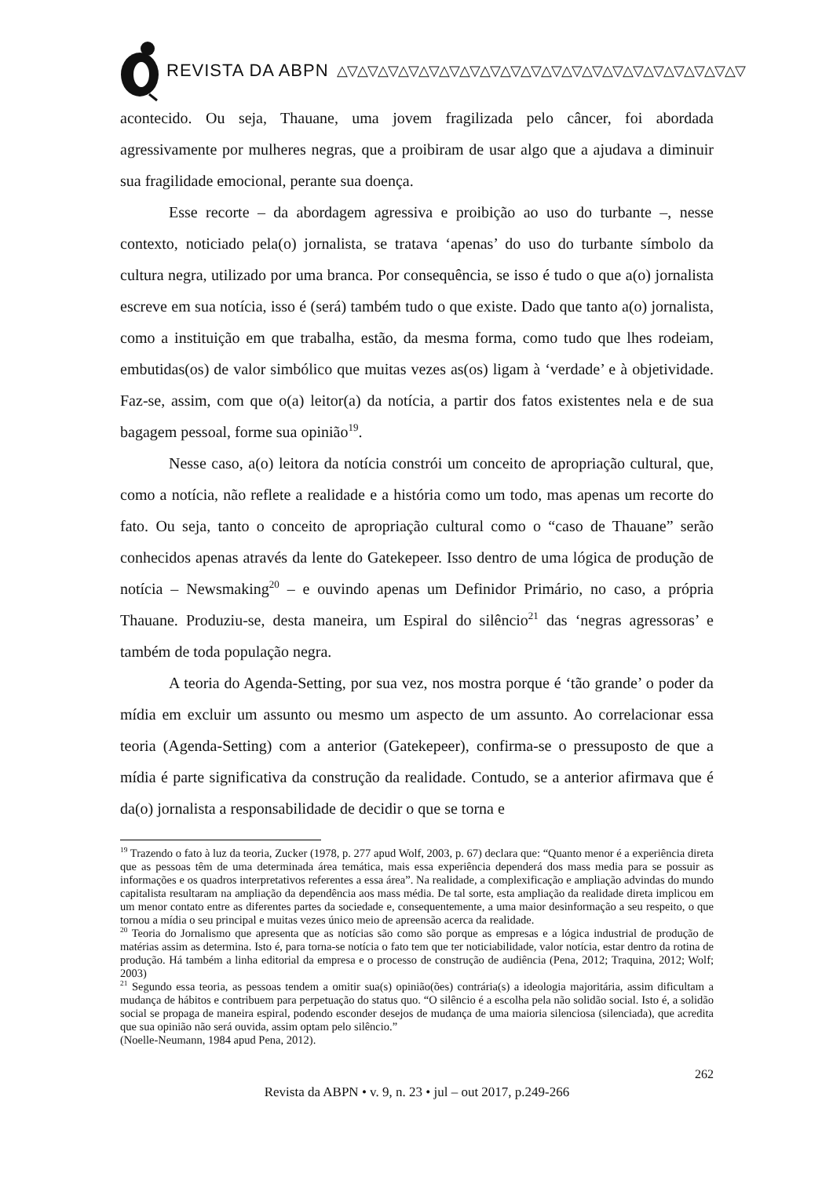REVISTA DA ABPN △▽△▽△▽△▽△▽△▽△▽△▽△▽△▽△▽△▽△▽△▽△▽△▽△▽△▽△▽△▽
acontecido. Ou seja, Thauane, uma jovem fragilizada pelo câncer, foi abordada agressivamente por mulheres negras, que a proibiram de usar algo que a ajudava a diminuir sua fragilidade emocional, perante sua doença.
Esse recorte – da abordagem agressiva e proibição ao uso do turbante –, nesse contexto, noticiado pela(o) jornalista, se tratava ‘apenas’ do uso do turbante símbolo da cultura negra, utilizado por uma branca. Por consequência, se isso é tudo o que a(o) jornalista escreve em sua notícia, isso é (será) também tudo o que existe. Dado que tanto a(o) jornalista, como a instituição em que trabalha, estão, da mesma forma, como tudo que lhes rodeiam, embutidas(os) de valor simbólico que muitas vezes as(os) ligam à ‘verdade’ e à objetividade. Faz-se, assim, com que o(a) leitor(a) da notícia, a partir dos fatos existentes nela e de sua bagagem pessoal, forme sua opinião<sup>19</sup>.
Nesse caso, a(o) leitora da notícia constrói um conceito de apropriação cultural, que, como a notícia, não reflete a realidade e a história como um todo, mas apenas um recorte do fato. Ou seja, tanto o conceito de apropriação cultural como o “caso de Thauane” serão conhecidos apenas através da lente do Gatekepeer. Isso dentro de uma lógica de produção de notícia – Newsmaking<sup>20</sup> – e ouvindo apenas um Definidor Primário, no caso, a própria Thauane. Produziu-se, desta maneira, um Espiral do silêncio<sup>21</sup> das ‘negras agressoras’ e também de toda população negra.
A teoria do Agenda-Setting, por sua vez, nos mostra porque é ‘tão grande’ o poder da mídia em excluir um assunto ou mesmo um aspecto de um assunto. Ao correlacionar essa teoria (Agenda-Setting) com a anterior (Gatekepeer), confirma-se o pressuposto de que a mídia é parte significativa da construção da realidade. Contudo, se a anterior afirmava que é da(o) jornalista a responsabilidade de decidir o que se torna e
<sup>19</sup> Trazendo o fato à luz da teoria, Zucker (1978, p. 277 apud Wolf, 2003, p. 67) declara que: “Quanto menor é a experiência direta que as pessoas têm de uma determinada área temática, mais essa experiência dependerá dos mass media para se possuir as informações e os quadros interpretativos referentes a essa área”. Na realidade, a complexificação e ampliação advindas do mundo capitalista resultaram na ampliação da dependência aos mass média. De tal sorte, esta ampliação da realidade direta implicou em um menor contato entre as diferentes partes da sociedade e, consequentemente, a uma maior desinformação a seu respeito, o que tornou a mídia o seu principal e muitas vezes único meio de apreensão acerca da realidade.
<sup>20</sup> Teoria do Jornalismo que apresenta que as notícias são como são porque as empresas e a lógica industrial de produção de matérias assim as determina. Isto é, para torna-se notícia o fato tem que ter noticiabilidade, valor notícia, estar dentro da rotina de produção. Há também a linha editorial da empresa e o processo de construção de audiência (Pena, 2012; Traquina, 2012; Wolf; 2003)
<sup>21</sup> Segundo essa teoria, as pessoas tendem a omitir sua(s) opinião(ões) contrária(s) a ideologia majoritária, assim dificultam a mudança de hábitos e contribuem para perpetuação do status quo. “O silêncio é a escolha pela não solidão social. Isto é, a solidão social se propaga de maneira espiral, podendo esconder desejos de mudança de uma maioria silenciosa (silenciada), que acredita que sua opinião não será ouvida, assim optam pelo silêncio.”
(Noelle-Neumann, 1984 apud Pena, 2012).
262
Revista da ABPN • v. 9, n. 23 • jul – out 2017, p.249-266